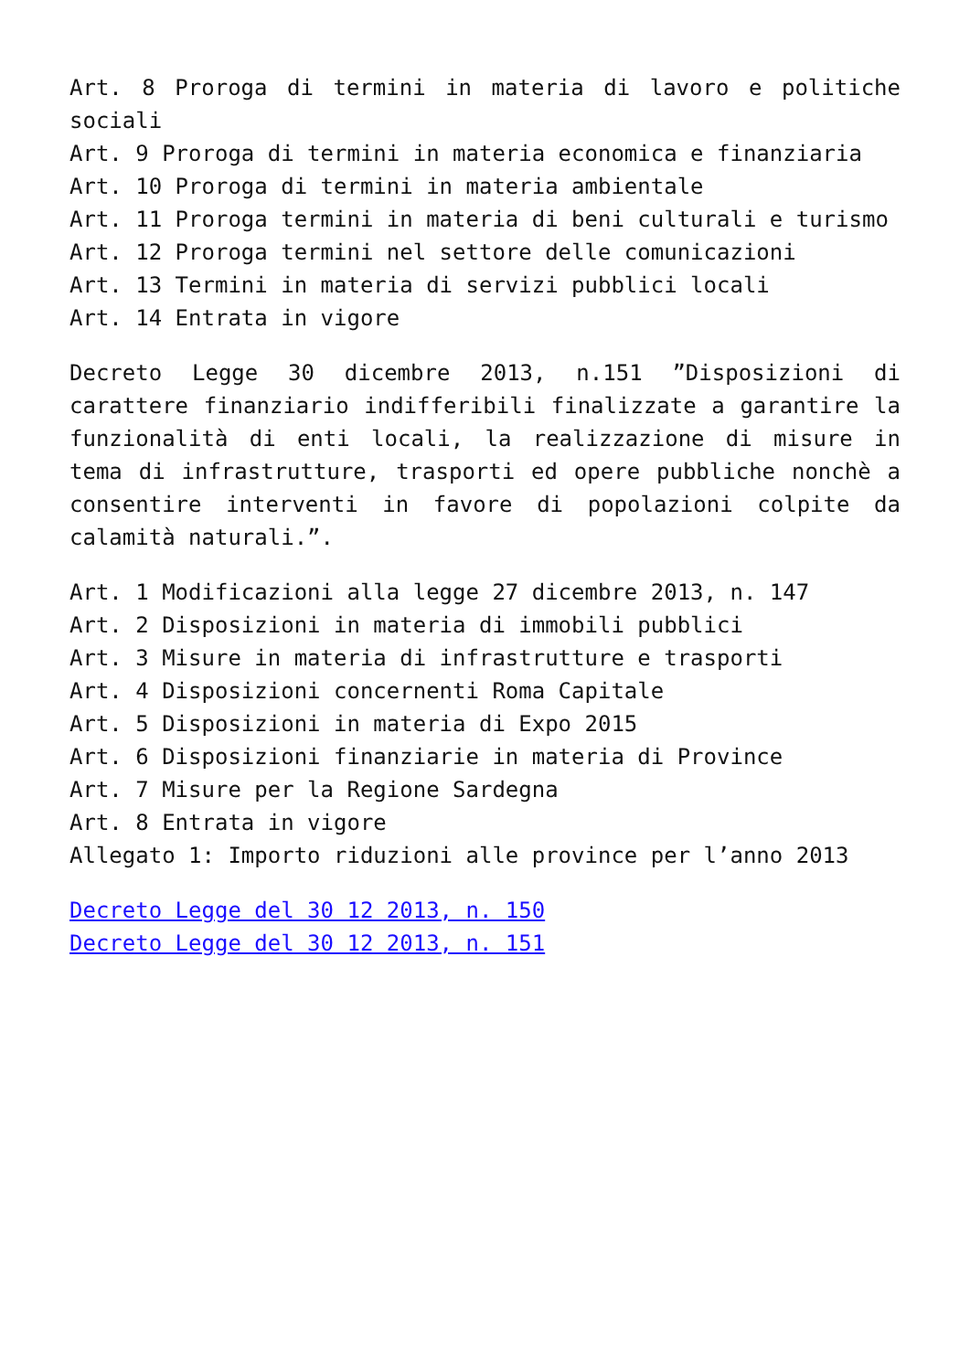Art. 8 Proroga di termini in materia di lavoro e politiche sociali
Art. 9 Proroga di termini in materia economica e finanziaria
Art. 10 Proroga di termini in materia ambientale
Art. 11 Proroga termini in materia di beni culturali e turismo
Art. 12 Proroga termini nel settore delle comunicazioni
Art. 13 Termini in materia di servizi pubblici locali
Art. 14 Entrata in vigore
Decreto Legge 30 dicembre 2013, n.151 ”Disposizioni di carattere finanziario indifferibili finalizzate a garantire la funzionalità di enti locali, la realizzazione di misure in tema di infrastrutture, trasporti ed opere pubbliche nonchè a consentire interventi in favore di popolazioni colpite da calamità naturali.”.
Art. 1 Modificazioni alla legge 27 dicembre 2013, n. 147
Art. 2 Disposizioni in materia di immobili pubblici
Art. 3 Misure in materia di infrastrutture e trasporti
Art. 4 Disposizioni concernenti Roma Capitale
Art. 5 Disposizioni in materia di Expo 2015
Art. 6 Disposizioni finanziarie in materia di Province
Art. 7 Misure per la Regione Sardegna
Art. 8 Entrata in vigore
Allegato 1: Importo riduzioni alle province per l’anno 2013
Decreto Legge del 30 12 2013, n. 150
Decreto Legge del 30 12 2013, n. 151